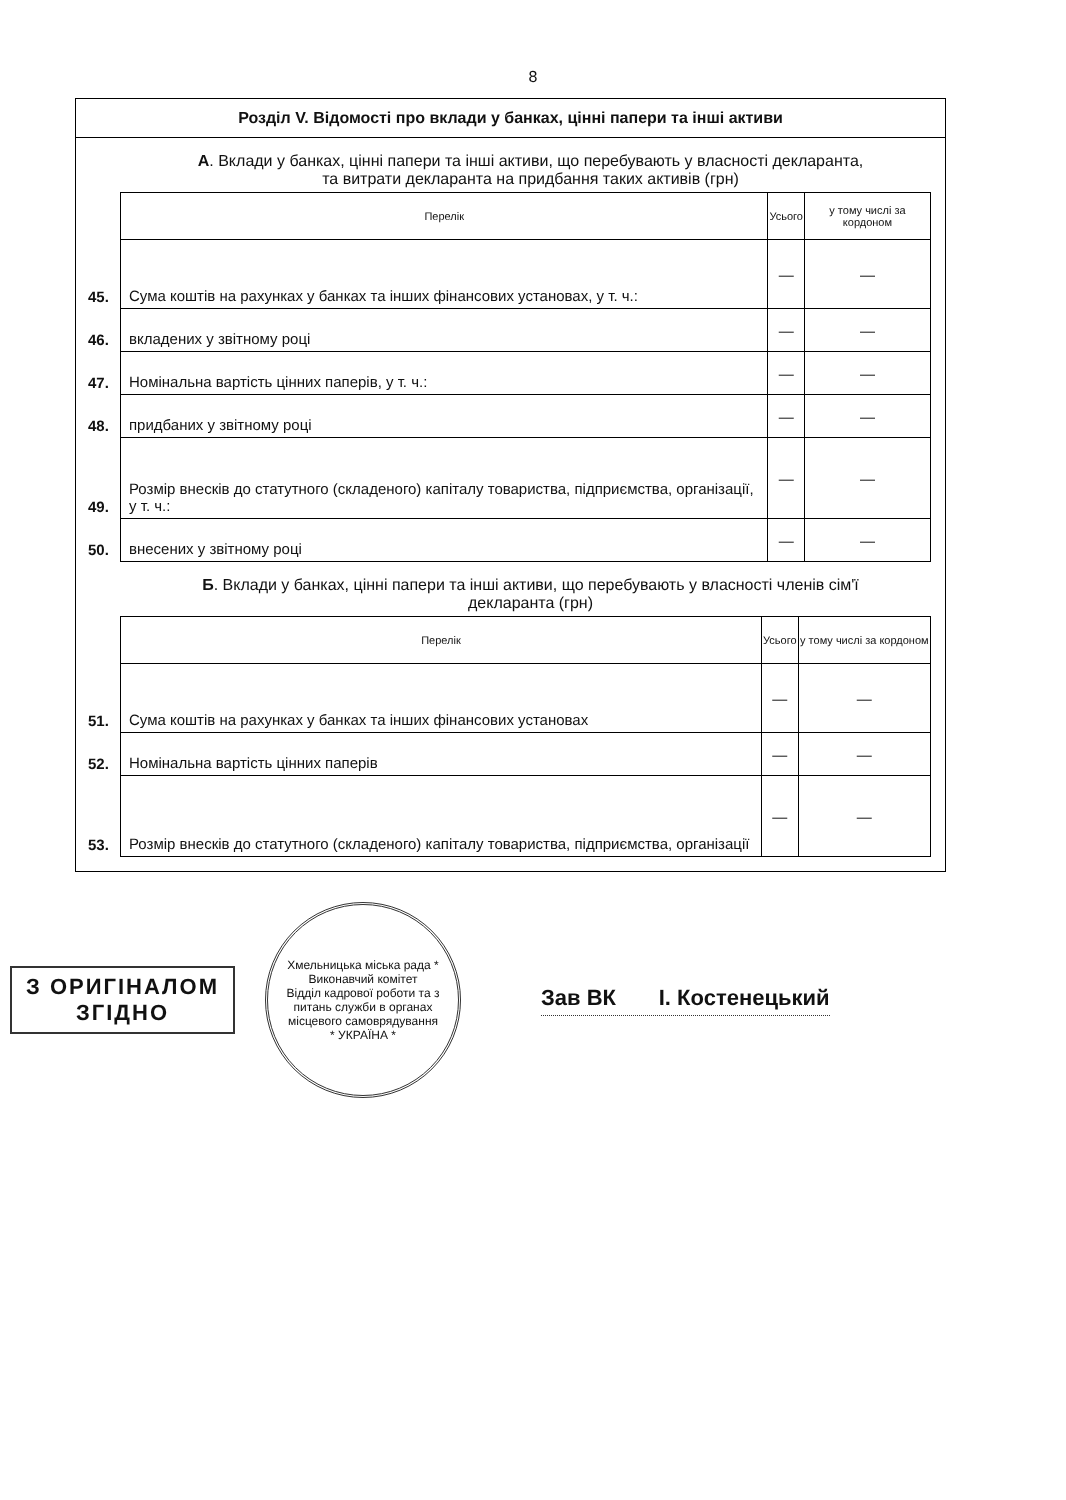8
Розділ V. Відомості про вклади у банках, цінні папери та інші активи
А. Вклади у банках, цінні папери та інші активи, що перебувають у власності декларанта, та витрати декларанта на придбання таких активів (грн)
| | Перелік | Усього | у тому числі за кордоном |
| 45. | Сума коштів на рахунках у банках та інших фінансових установах, у т. ч.: | — | — |
| 46. | вкладених у звітному році | — | — |
| 47. | Номінальна вартість цінних паперів, у т. ч.: | — | — |
| 48. | придбаних у звітному році | — | — |
| 49. | Розмір внесків до статутного (складеного) капіталу товариства, підприємства, організації, у т. ч.: | — | — |
| 50. | внесених у звітному році | — | — |
Б. Вклади у банках, цінні папери та інші активи, що перебувають у власності членів сім'ї декларанта (грн)
| | Перелік | Усього | у тому числі за кордоном |
| 51. | Сума коштів на рахунках у банках та інших фінансових установах | — | — |
| 52. | Номінальна вартість цінних паперів | — | — |
| 53. | Розмір внесків до статутного (складеного) капіталу товариства, підприємства, організації | — | — |
З ОРИГІНАЛОМ
ЗГІДНО
Хмельницька міська рада * Виконавчий комітет
Відділ кадрової роботи та з питань служби в органах місцевого самоврядування
* УКРАЇНА *
Зав ВК І. Костенецький